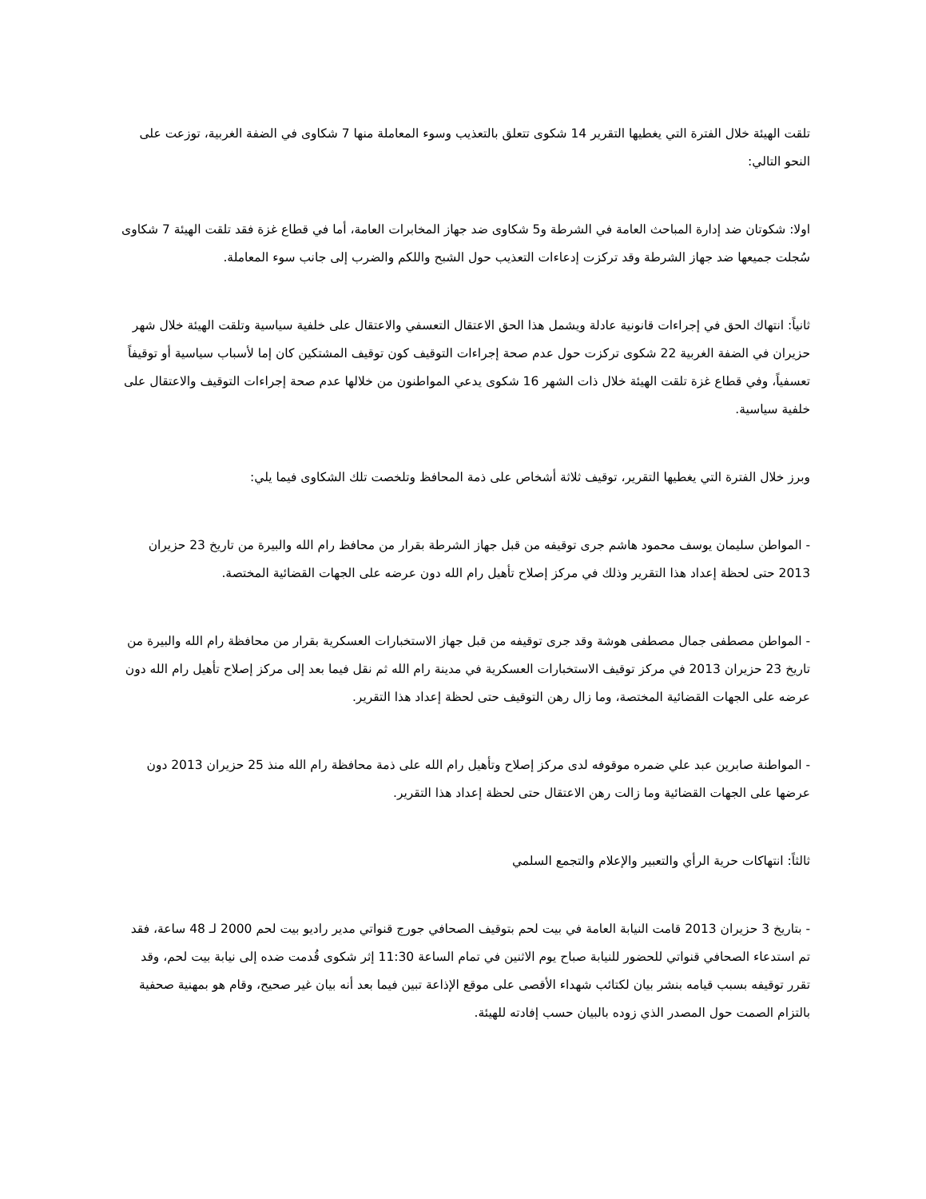تلقت الهيئة خلال الفترة التي يغطيها التقرير 14 شكوى تتعلق بالتعذيب وسوء المعاملة منها 7 شكاوى في الضفة الغربية، توزعت على النحو التالي:
اولا: شكوتان ضد إدارة المباحث العامة في الشرطة و5 شكاوى ضد جهاز المخابرات العامة، أما في قطاع غزة فقد تلقت الهيئة 7 شكاوى سُجلت جميعها ضد جهاز الشرطة وقد تركزت إدعاءات التعذيب حول الشبح واللكم والضرب إلى جانب سوء المعاملة.
ثانياً: انتهاك الحق في إجراءات قانونية عادلة ويشمل هذا الحق الاعتقال التعسفي والاعتقال على خلفية سياسية وتلقت الهيئة خلال شهر حزيران في الضفة الغربية 22 شكوى تركزت حول عدم صحة إجراءات التوقيف كون توقيف المشتكين كان إما لأسباب سياسية أو توقيفاً تعسفياً، وفي قطاع غزة تلقت الهيئة خلال ذات الشهر 16 شكوى يدعي المواطنون من خلالها عدم صحة إجراءات التوقيف والاعتقال على خلفية سياسية.
وبرز خلال الفترة التي يغطيها التقرير، توقيف ثلاثة أشخاص على ذمة المحافظ وتلخصت تلك الشكاوى فيما يلي:
- المواطن سليمان يوسف محمود هاشم جرى توقيفه من قبل جهاز الشرطة بقرار من محافظ رام الله والبيرة من تاريخ 23 حزيران 2013 حتى لحظة إعداد هذا التقرير وذلك في مركز إصلاح تأهيل رام الله دون عرضه على الجهات القضائية المختصة.
- المواطن مصطفى جمال مصطفى هوشة وقد جرى توقيفه من قبل جهاز الاستخبارات العسكرية بقرار من محافظة رام الله والبيرة من تاريخ 23 حزيران 2013 في مركز توقيف الاستخبارات العسكرية في مدينة رام الله ثم نقل فيما بعد إلى مركز إصلاح تأهيل رام الله دون عرضه على الجهات القضائية المختصة، وما زال رهن التوقيف حتى لحظة إعداد هذا التقرير.
- المواطنة صابرين عبد علي ضمره موقوفه لدى مركز إصلاح وتأهيل رام الله على ذمة محافظة رام الله منذ 25 حزيران 2013 دون عرضها على الجهات القضائية وما زالت رهن الاعتقال حتى لحظة إعداد هذا التقرير.
ثالثاً: انتهاكات حرية الرأي والتعبير والإعلام والتجمع السلمي
- بتاريخ 3 حزيران 2013 قامت النيابة العامة في بيت لحم بتوقيف الصحافي جورج قنواتي مدير راديو بيت لحم 2000 لـ 48 ساعة، فقد تم استدعاء الصحافي قنواتي للحضور للنيابة صباح يوم الاثنين في تمام الساعة 11:30 إثر شكوى قُدمت ضده إلى نيابة بيت لحم، وقد تقرر توقيفه بسبب قيامه بنشر بيان لكتائب شهداء الأقصى على موقع الإذاعة تبين فيما بعد أنه بيان غير صحيح، وقام هو بمهنية صحفية بالتزام الصمت حول المصدر الذي زوده بالبيان حسب إفادته للهيئة.